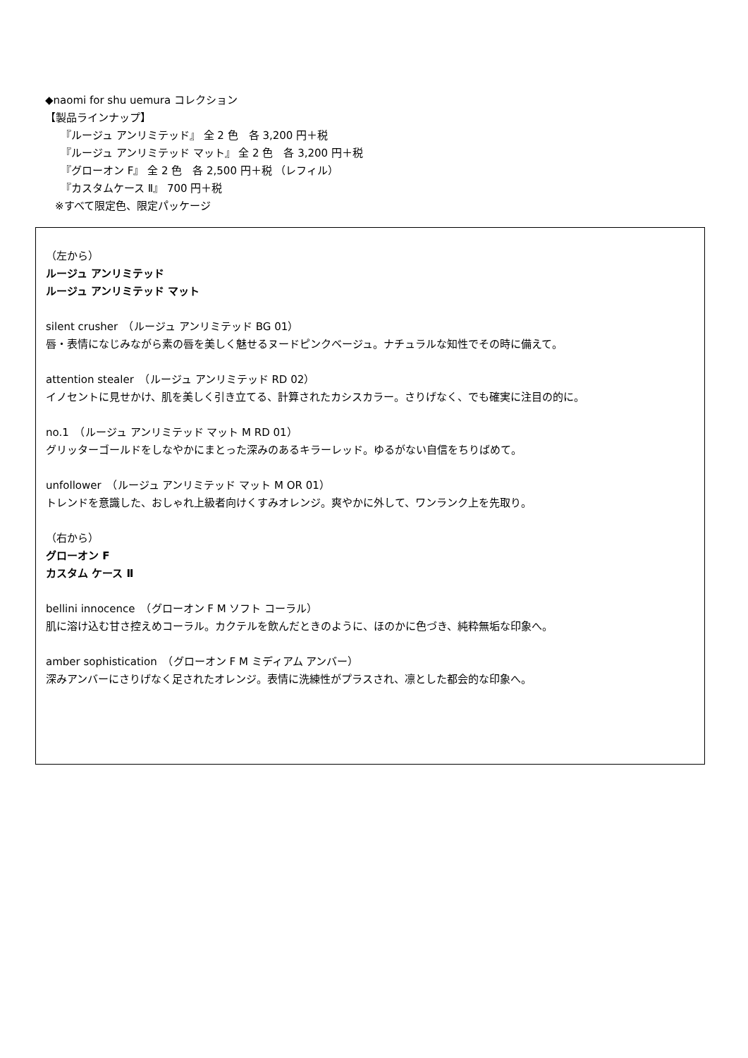◆naomi for shu uemura コレクション
【製品ラインナップ】
『ルージュ アンリミテッド』 全 2 色　各 3,200 円＋税
『ルージュ アンリミテッド マット』 全 2 色　各 3,200 円＋税
『グローオン F』 全 2 色　各 2,500 円＋税 （レフィル）
『カスタムケース Ⅱ』 700 円＋税
※すべて限定色、限定パッケージ
（左から）
ルージュ アンリミテッド
ルージュ アンリミテッド マット
silent crusher　（ルージュ アンリミテッド BG 01）
唇・表情になじみながら素の唇を美しく魅せるヌードピンクベージュ。ナチュラルな知性でその時に備えて。
attention stealer　（ルージュ アンリミテッド RD 02）
イノセントに見せかけ、肌を美しく引き立てる、計算されたカシスカラー。さりげなく、でも確実に注目の的に。
no.1　（ルージュ アンリミテッド マット M RD 01）
グリッターゴールドをしなやかにまとった深みのあるキラーレッド。ゆるがない自信をちりばめて。
unfollower　（ルージュ アンリミテッド マット M OR 01）
トレンドを意識した、おしゃれ上級者向けくすみオレンジ。爽やかに外して、ワンランク上を先取り。
（右から）
グローオン F
カスタム ケース Ⅱ
bellini innocence　（グローオン F M ソフト コーラル）
肌に溶け込む甘さ控えめコーラル。カクテルを飲んだときのように、ほのかに色づき、純粋無垢な印象へ。
amber sophistication　（グローオン F M ミディアム アンバー）
深みアンバーにさりげなく足されたオレンジ。表情に洗練性がプラスされ、凛とした都会的な印象へ。